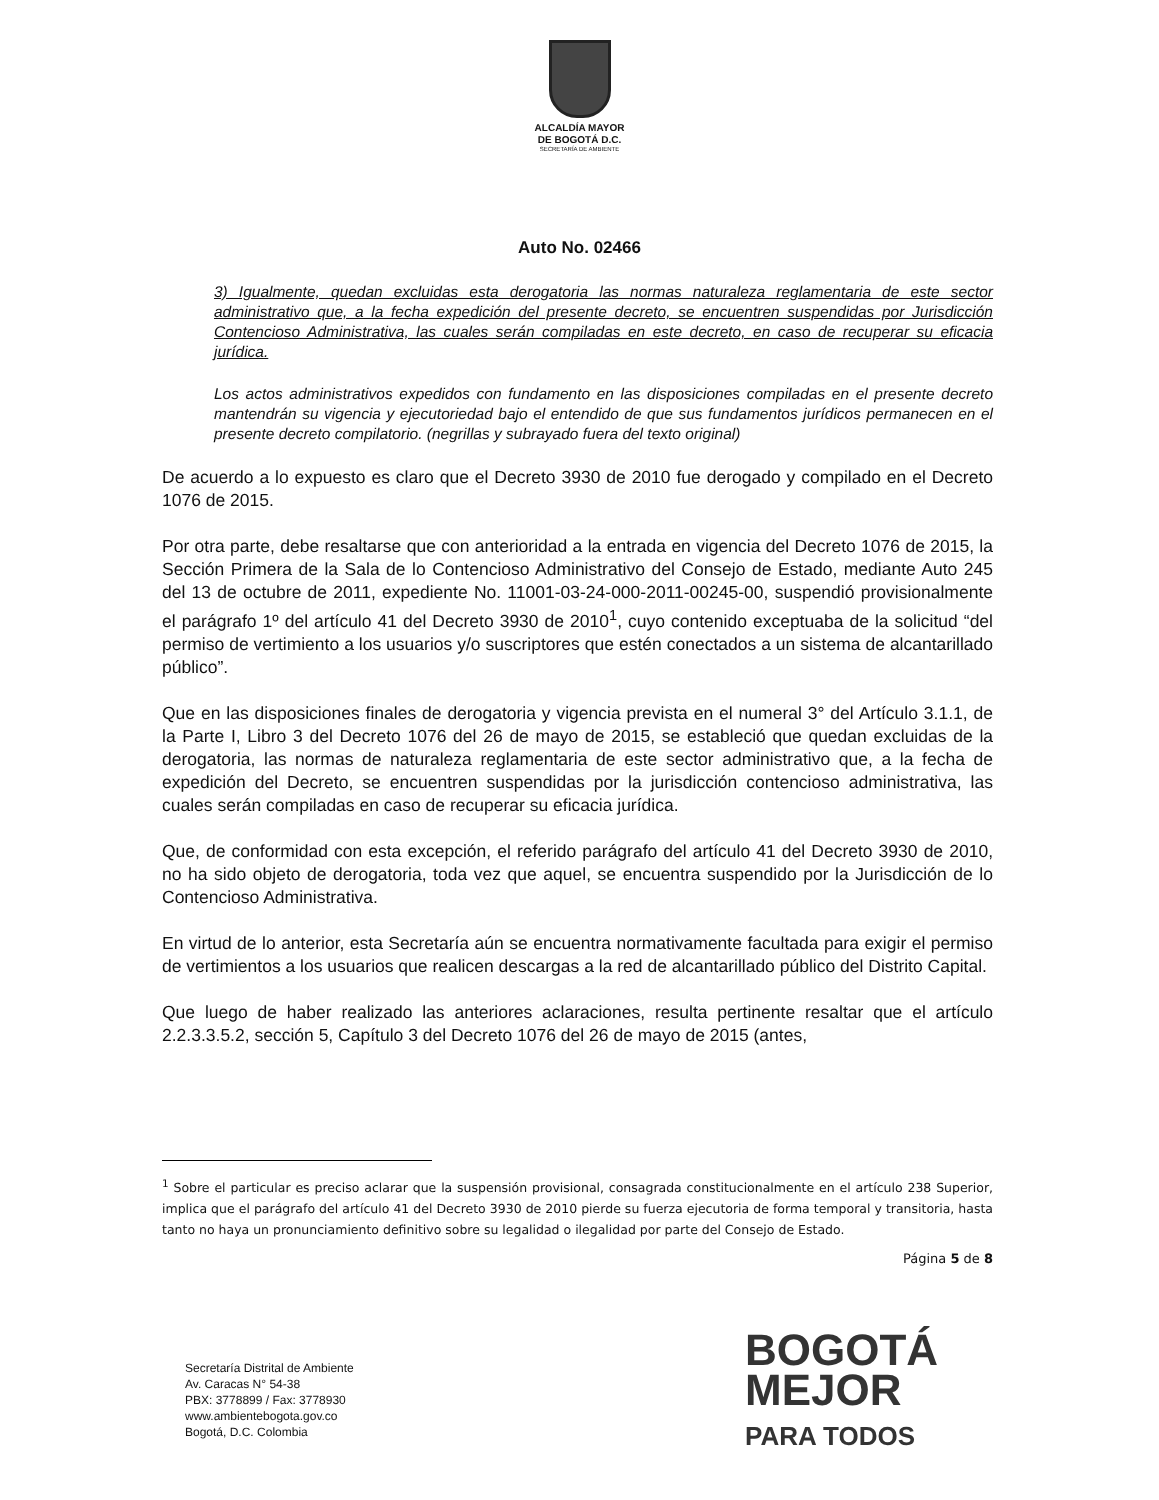ALCALDÍA MAYOR
DE BOGOTÁ D.C.
SECRETARÍA DE AMBIENTE
Auto No. 02466
3) Igualmente, quedan excluidas esta derogatoria las normas naturaleza reglamentaria de este sector administrativo que, a la fecha expedición del presente decreto, se encuentren suspendidas por Jurisdicción Contencioso Administrativa, las cuales serán compiladas en este decreto, en caso de recuperar su eficacia jurídica.
Los actos administrativos expedidos con fundamento en las disposiciones compiladas en el presente decreto mantendrán su vigencia y ejecutoriedad bajo el entendido de que sus fundamentos jurídicos permanecen en el presente decreto compilatorio. (negrillas y subrayado fuera del texto original)
De acuerdo a lo expuesto es claro que el Decreto 3930 de 2010 fue derogado y compilado en el Decreto 1076 de 2015.
Por otra parte, debe resaltarse que con anterioridad a la entrada en vigencia del Decreto 1076 de 2015, la Sección Primera de la Sala de lo Contencioso Administrativo del Consejo de Estado, mediante Auto 245 del 13 de octubre de 2011, expediente No. 11001-03-24-000-2011-00245-00, suspendió provisionalmente el parágrafo 1º del artículo 41 del Decreto 3930 de 2010<sup>1</sup>, cuyo contenido exceptuaba de la solicitud “del permiso de vertimiento a los usuarios y/o suscriptores que estén conectados a un sistema de alcantarillado público”.
Que en las disposiciones finales de derogatoria y vigencia prevista en el numeral 3° del Artículo 3.1.1, de la Parte I, Libro 3 del Decreto 1076 del 26 de mayo de 2015, se estableció que quedan excluidas de la derogatoria, las normas de naturaleza reglamentaria de este sector administrativo que, a la fecha de expedición del Decreto, se encuentren suspendidas por la jurisdicción contencioso administrativa, las cuales serán compiladas en caso de recuperar su eficacia jurídica.
Que, de conformidad con esta excepción, el referido parágrafo del artículo 41 del Decreto 3930 de 2010, no ha sido objeto de derogatoria, toda vez que aquel, se encuentra suspendido por la Jurisdicción de lo Contencioso Administrativa.
En virtud de lo anterior, esta Secretaría aún se encuentra normativamente facultada para exigir el permiso de vertimientos a los usuarios que realicen descargas a la red de alcantarillado público del Distrito Capital.
Que luego de haber realizado las anteriores aclaraciones, resulta pertinente resaltar que el artículo 2.2.3.3.5.2, sección 5, Capítulo 3 del Decreto 1076 del 26 de mayo de 2015 (antes,
<sup>1</sup> Sobre el particular es preciso aclarar que la suspensión provisional, consagrada constitucionalmente en el artículo 238 Superior, implica que el parágrafo del artículo 41 del Decreto 3930 de 2010 pierde su fuerza ejecutoria de forma temporal y transitoria, hasta tanto no haya un pronunciamiento definitivo sobre su legalidad o ilegalidad por parte del Consejo de Estado.
Página 5 de 8
Secretaría Distrital de Ambiente
Av. Caracas N° 54-38
PBX: 3778899 / Fax: 3778930
www.ambientebogota.gov.co
Bogotá, D.C. Colombia
BOGOTÁ
MEJOR
PARA TODOS